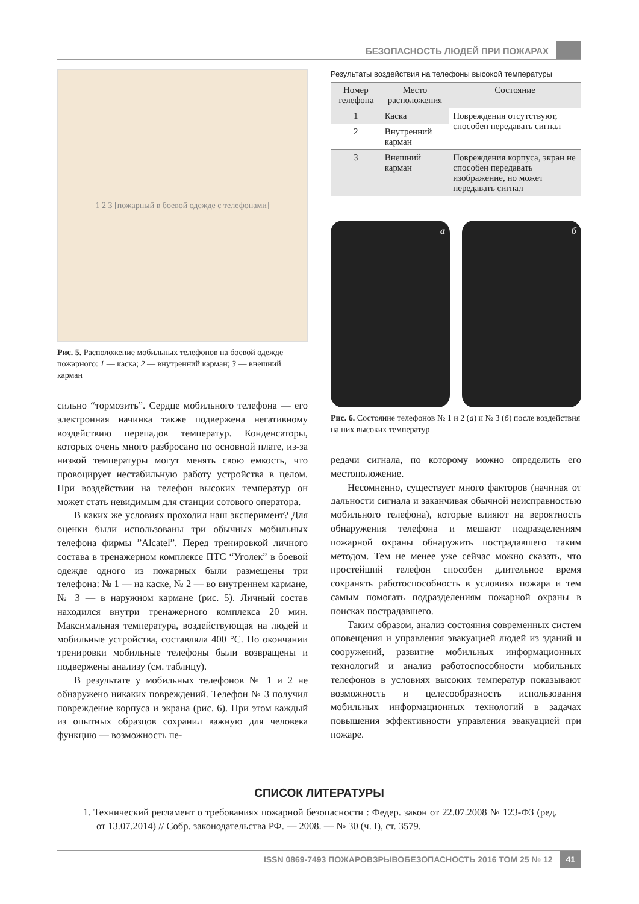БЕЗОПАСНОСТЬ ЛЮДЕЙ ПРИ ПОЖАРАХ
1 2 3 [пожарный в боевой одежде с телефонами]
Рис. 5. Расположение мобильных телефонов на боевой одежде пожарного: 1 — каска; 2 — внутренний карман; 3 — внешний карман
сильно “тормозить”. Сердце мобильного телефона — его электронная начинка также подвержена негативному воздействию перепадов температур. Конденсаторы, которых очень много разбросано по основной плате, из-за низкой температуры могут менять свою емкость, что провоцирует нестабильную работу устройства в целом. При воздействии на телефон высоких температур он может стать невидимым для станции сотового оператора.
В каких же условиях проходил наш эксперимент? Для оценки были использованы три обычных мобильных телефона фирмы ”Alcatel”. Перед тренировкой личного состава в тренажерном комплексе ПТС “Уголек” в боевой одежде одного из пожарных были размещены три телефона: № 1 — на каске, № 2 — во внутреннем кармане, № 3 — в наружном кармане (рис. 5). Личный состав находился внутри тренажерного комплекса 20 мин. Максимальная температура, воздействующая на людей и мобильные устройства, составляла 400 °С. По окончании тренировки мобильные телефоны были возвращены и подвержены анализу (см. таблицу).
В результате у мобильных телефонов № 1 и 2 не обнаружено никаких повреждений. Телефон № 3 получил повреждение корпуса и экрана (рис. 6). При этом каждый из опытных образцов сохранил важную для человека функцию — возможность пе-
Результаты воздействия на телефоны высокой температуры
| Номер телефона | Место расположения | Состояние |
| --- | --- | --- |
| 1 | Каска | Повреждения отсутствуют, способен передавать сигнал |
| 2 | Внутренний карман | |
| 3 | Внешний карман | Повреждения корпуса, экран не способен передавать изображение, но может передавать сигнал |
а б
Рис. 6. Состояние телефонов № 1 и 2 (а) и № 3 (б) после воздействия на них высоких температур
редачи сигнала, по которому можно определить его местоположение.
Несомненно, существует много факторов (начиная от дальности сигнала и заканчивая обычной неисправностью мобильного телефона), которые влияют на вероятность обнаружения телефона и мешают подразделениям пожарной охраны обнаружить пострадавшего таким методом. Тем не менее уже сейчас можно сказать, что простейший телефон способен длительное время сохранять работоспособность в условиях пожара и тем самым помогать подразделениям пожарной охраны в поисках пострадавшего.
Таким образом, анализ состояния современных систем оповещения и управления эвакуацией людей из зданий и сооружений, развитие мобильных информационных технологий и анализ работоспособности мобильных телефонов в условиях высоких температур показывают возможность и целесообразность использования мобильных информационных технологий в задачах повышения эффективности управления эвакуацией при пожаре.
СПИСОК ЛИТЕРАТУРЫ
1. Технический регламент о требованиях пожарной безопасности : Федер. закон от 22.07.2008 № 123-ФЗ (ред. от 13.07.2014) // Собр. законодательства РФ. — 2008. — № 30 (ч. I), ст. 3579.
ISSN 0869-7493 ПОЖАРОВЗРЫВОБЕЗОПАСНОСТЬ 2016 ТОМ 25 № 12 41